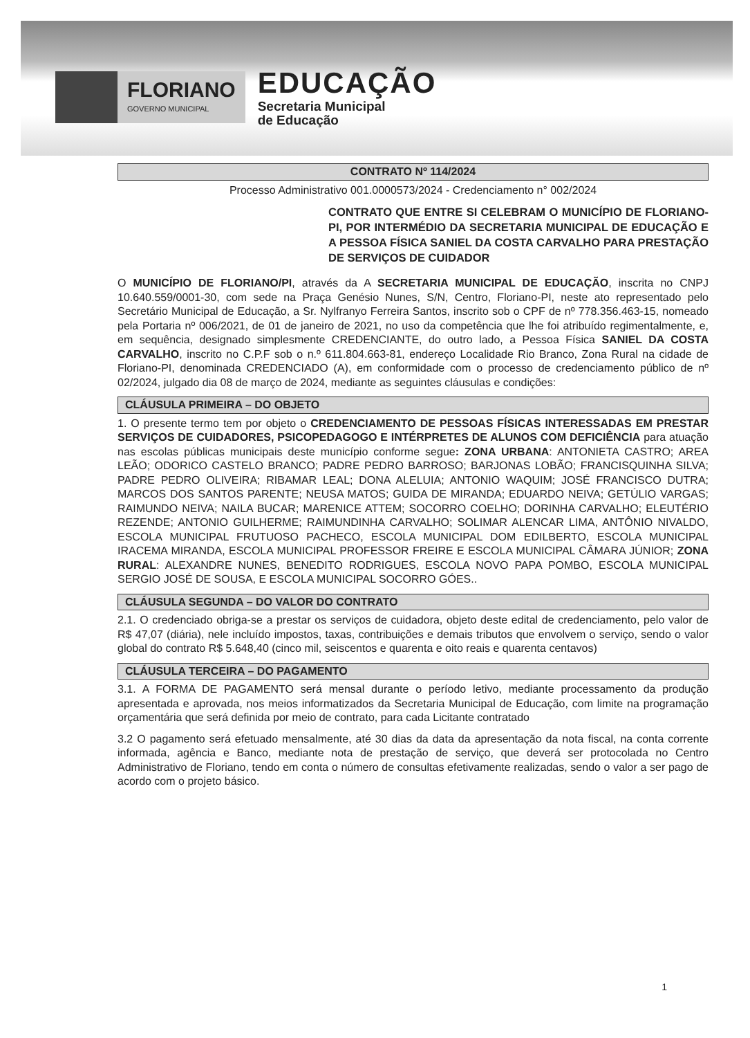FLORIANO
GOVERNO MUNICIPAL
EDUCAÇÃO
Secretaria Municipal
de Educação
CONTRATO Nº 114/2024
Processo Administrativo 001.0000573/2024 - Credenciamento n° 002/2024
CONTRATO QUE ENTRE SI CELEBRAM O MUNICÍPIO DE FLORIANO-PI, POR INTERMÉDIO DA SECRETARIA MUNICIPAL DE EDUCAÇÃO E A PESSOA FÍSICA SANIEL DA COSTA CARVALHO PARA PRESTAÇÃO DE SERVIÇOS DE CUIDADOR
O MUNICÍPIO DE FLORIANO/PI, através da A SECRETARIA MUNICIPAL DE EDUCAÇÃO, inscrita no CNPJ 10.640.559/0001-30, com sede na Praça Genésio Nunes, S/N, Centro, Floriano-PI, neste ato representado pelo Secretário Municipal de Educação, a Sr. Nylfranyo Ferreira Santos, inscrito sob o CPF de nº 778.356.463-15, nomeado pela Portaria nº 006/2021, de 01 de janeiro de 2021, no uso da competência que lhe foi atribuído regimentalmente, e, em sequência, designado simplesmente CREDENCIANTE, do outro lado, a Pessoa Física SANIEL DA COSTA CARVALHO, inscrito no C.P.F sob o n.º 611.804.663-81, endereço Localidade Rio Branco, Zona Rural na cidade de Floriano-PI, denominada CREDENCIADO (A), em conformidade com o processo de credenciamento público de nº 02/2024, julgado dia 08 de março de 2024, mediante as seguintes cláusulas e condições:
CLÁUSULA PRIMEIRA – DO OBJETO
1. O presente termo tem por objeto o CREDENCIAMENTO DE PESSOAS FÍSICAS INTERESSADAS EM PRESTAR SERVIÇOS DE CUIDADORES, PSICOPEDAGOGO E INTÉRPRETES DE ALUNOS COM DEFICIÊNCIA para atuação nas escolas públicas municipais deste município conforme segue: ZONA URBANA: ANTONIETA CASTRO; AREA LEÃO; ODORICO CASTELO BRANCO; PADRE PEDRO BARROSO; BARJONAS LOBÃO; FRANCISQUINHA SILVA; PADRE PEDRO OLIVEIRA; RIBAMAR LEAL; DONA ALELUIA; ANTONIO WAQUIM; JOSÉ FRANCISCO DUTRA; MARCOS DOS SANTOS PARENTE; NEUSA MATOS; GUIDA DE MIRANDA; EDUARDO NEIVA; GETÚLIO VARGAS; RAIMUNDO NEIVA; NAILA BUCAR; MARENICE ATTEM; SOCORRO COELHO; DORINHA CARVALHO; ELEUTÉRIO REZENDE; ANTONIO GUILHERME; RAIMUNDINHA CARVALHO; SOLIMAR ALENCAR LIMA, ANTÔNIO NIVALDO, ESCOLA MUNICIPAL FRUTUOSO PACHECO, ESCOLA MUNICIPAL DOM EDILBERTO, ESCOLA MUNICIPAL IRACEMA MIRANDA, ESCOLA MUNICIPAL PROFESSOR FREIRE E ESCOLA MUNICIPAL CÂMARA JÚNIOR; ZONA RURAL: ALEXANDRE NUNES, BENEDITO RODRIGUES, ESCOLA NOVO PAPA POMBO, ESCOLA MUNICIPAL SERGIO JOSÉ DE SOUSA, E ESCOLA MUNICIPAL SOCORRO GÓES..
CLÁUSULA SEGUNDA – DO VALOR DO CONTRATO
2.1. O credenciado obriga-se a prestar os serviços de cuidadora, objeto deste edital de credenciamento, pelo valor de R$ 47,07 (diária), nele incluído impostos, taxas, contribuições e demais tributos que envolvem o serviço, sendo o valor global do contrato R$ 5.648,40 (cinco mil, seiscentos e quarenta e oito reais e quarenta centavos)
CLÁUSULA TERCEIRA – DO PAGAMENTO
3.1. A FORMA DE PAGAMENTO será mensal durante o período letivo, mediante processamento da produção apresentada e aprovada, nos meios informatizados da Secretaria Municipal de Educação, com limite na programação orçamentária que será definida por meio de contrato, para cada Licitante contratado
3.2 O pagamento será efetuado mensalmente, até 30 dias da data da apresentação da nota fiscal, na conta corrente informada, agência e Banco, mediante nota de prestação de serviço, que deverá ser protocolada no Centro Administrativo de Floriano, tendo em conta o número de consultas efetivamente realizadas, sendo o valor a ser pago de acordo com o projeto básico.
1